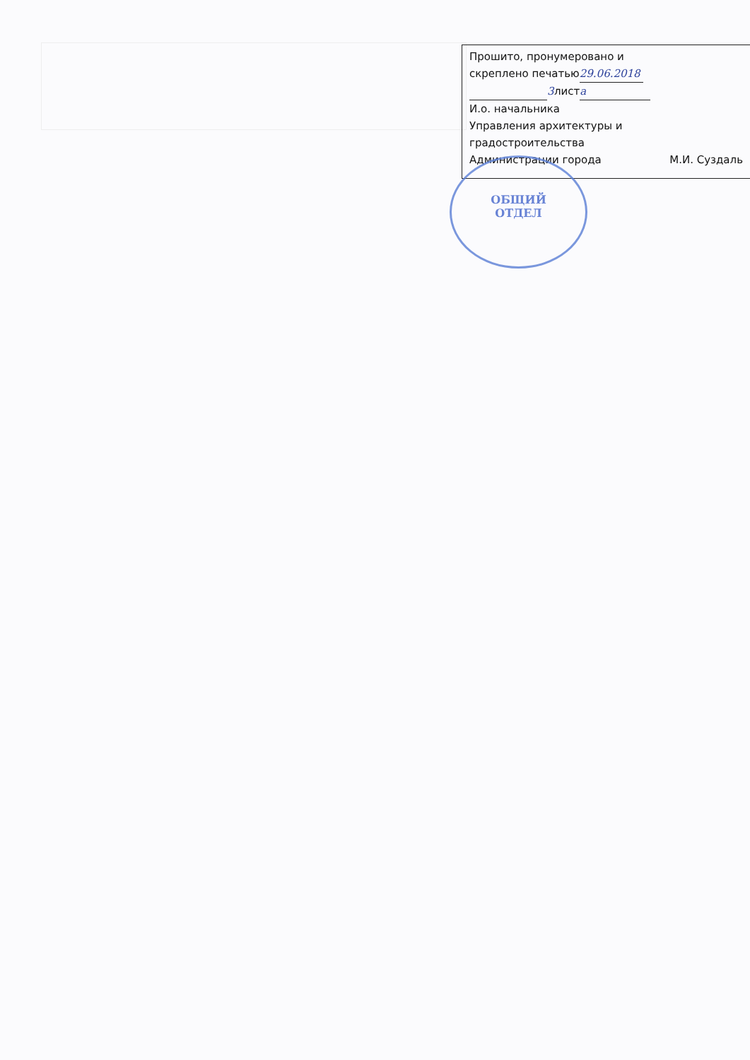Прошито, пронумеровано и
скреплено печатью 29.06.2018
3 лист а
И.о. начальника
Управления архитектуры и
градостроительства
Администрации города М.И. Суздаль
ОБЩИЙ
ОТДЕЛ